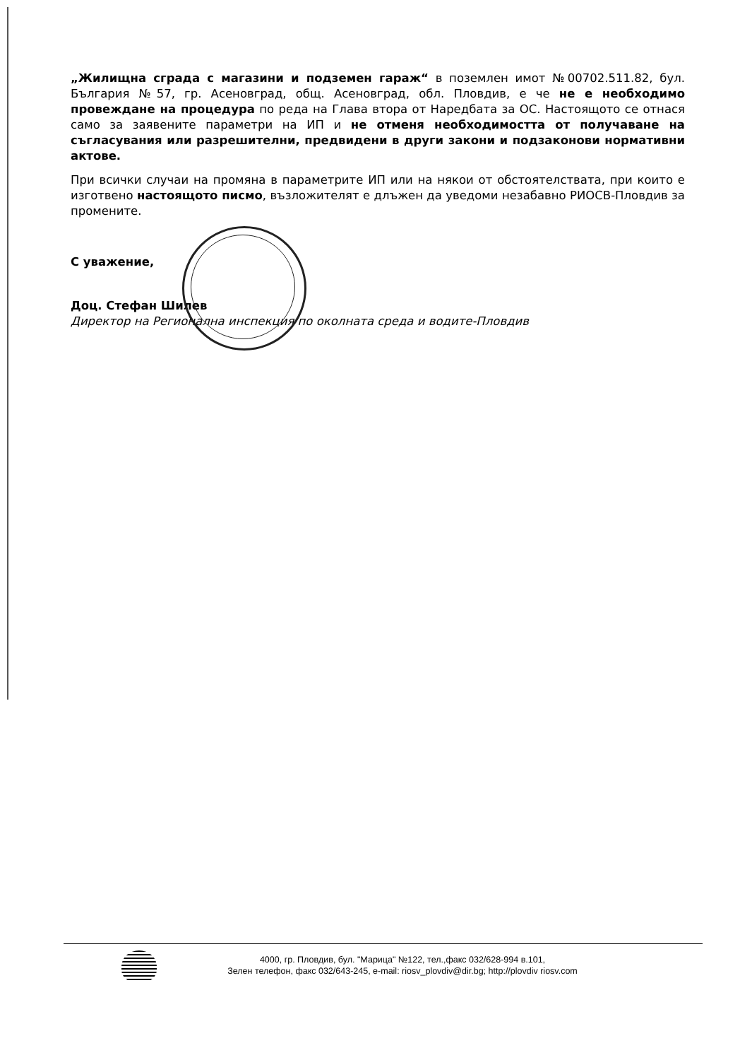„Жилищна сграда с магазини и подземен гараж“ в поземлен имот №00702.511.82, бул. България №57, гр. Асеновград, общ. Асеновград, обл. Пловдив, е че не е необходимо провеждане на процедура по реда на Глава втора от Наредбата за ОС. Настоящото се отнася само за заявените параметри на ИП и не отменя необходимостта от получаване на съгласувания или разрешителни, предвидени в други закони и подзаконови нормативни актове.
При всички случаи на промяна в параметрите ИП или на някои от обстоятелствата, при които е изготвено настоящото писмо, възложителят е длъжен да уведоми незабавно РИОСВ-Пловдив за промените.
С уважение,
Доц. Стефан Шилев
Директор на Регионална инспекция по околната среда и водите-Пловдив
4000, гр. Пловдив, бул. "Марица" №122, тел.,факс 032/628-994 в.101,
Зелен телефон, факс 032/643-245, e-mail: riosv_plovdiv@dir.bg; http://plovdiv riosv.com